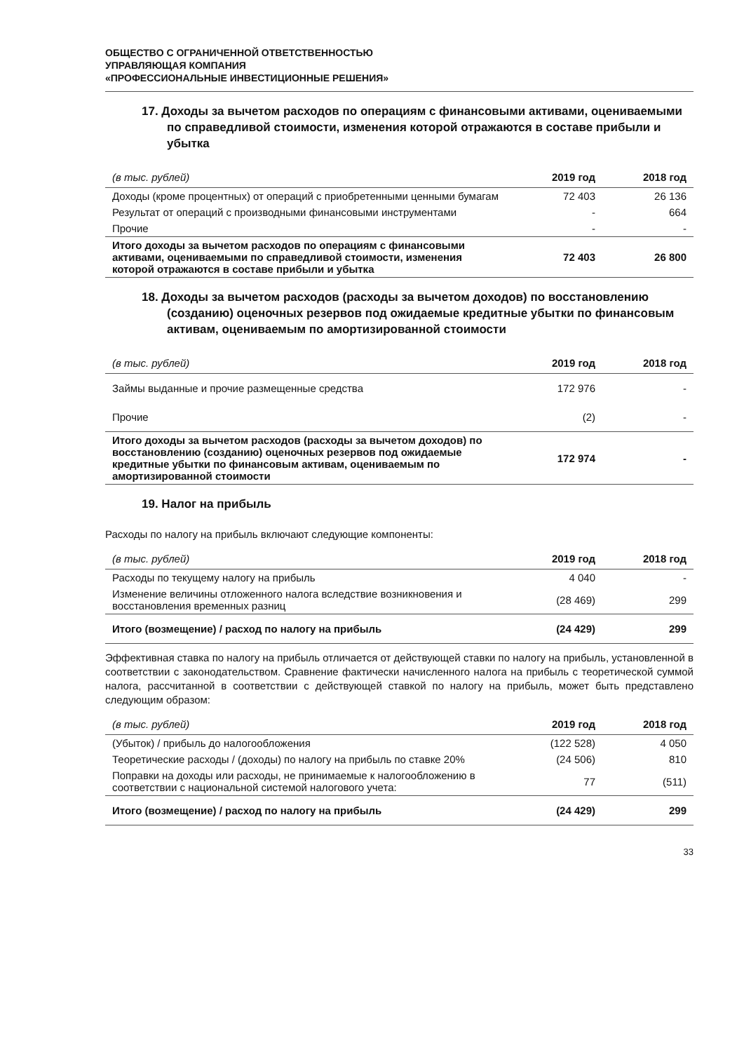ОБЩЕСТВО С ОГРАНИЧЕННОЙ ОТВЕТСТВЕННОСТЬЮ
УПРАВЛЯЮЩАЯ КОМПАНИЯ
«ПРОФЕССИОНАЛЬНЫЕ ИНВЕСТИЦИОННЫЕ РЕШЕНИЯ»
17. Доходы за вычетом расходов по операциям с финансовыми активами, оцениваемыми по справедливой стоимости, изменения которой отражаются в составе прибыли и убытка
| (в тыс. рублей) | 2019 год | 2018 год |
| --- | --- | --- |
| Доходы (кроме процентных) от операций с приобретенными ценными бумагам | 72 403 | 26 136 |
| Результат от операций с производными финансовыми инструментами | - | 664 |
| Прочие | - | - |
| Итого доходы за вычетом расходов по операциям с финансовыми активами, оцениваемыми по справедливой стоимости, изменения которой отражаются в составе прибыли и убытка | 72 403 | 26 800 |
18. Доходы за вычетом расходов (расходы за вычетом доходов) по восстановлению (созданию) оценочных резервов под ожидаемые кредитные убытки по финансовым активам, оцениваемым по амортизированной стоимости
| (в тыс. рублей) | 2019 год | 2018 год |
| --- | --- | --- |
| Займы выданные и прочие размещенные средства | 172 976 | - |
| Прочие | (2) | - |
| Итого доходы за вычетом расходов (расходы за вычетом доходов) по восстановлению (созданию) оценочных резервов под ожидаемые кредитные убытки по финансовым активам, оцениваемым по амортизированной стоимости | 172 974 | - |
19. Налог на прибыль
Расходы по налогу на прибыль включают следующие компоненты:
| (в тыс. рублей) | 2019 год | 2018 год |
| --- | --- | --- |
| Расходы по текущему налогу на прибыль | 4 040 | - |
| Изменение величины отложенного налога вследствие возникновения и восстановления временных разниц | (28 469) | 299 |
| Итого (возмещение) / расход по налогу на прибыль | (24 429) | 299 |
Эффективная ставка по налогу на прибыль отличается от действующей ставки по налогу на прибыль, установленной в соответствии с законодательством. Сравнение фактически начисленного налога на прибыль с теоретической суммой налога, рассчитанной в соответствии с действующей ставкой по налогу на прибыль, может быть представлено следующим образом:
| (в тыс. рублей) | 2019 год | 2018 год |
| --- | --- | --- |
| (Убыток) / прибыль до налогообложения | (122 528) | 4 050 |
| Теоретические расходы / (доходы) по налогу на прибыль по ставке 20% | (24 506) | 810 |
| Поправки на доходы или расходы, не принимаемые к налогообложению в соответствии с национальной системой налогового учета: | 77 | (511) |
| Итого (возмещение) / расход по налогу на прибыль | (24 429) | 299 |
33